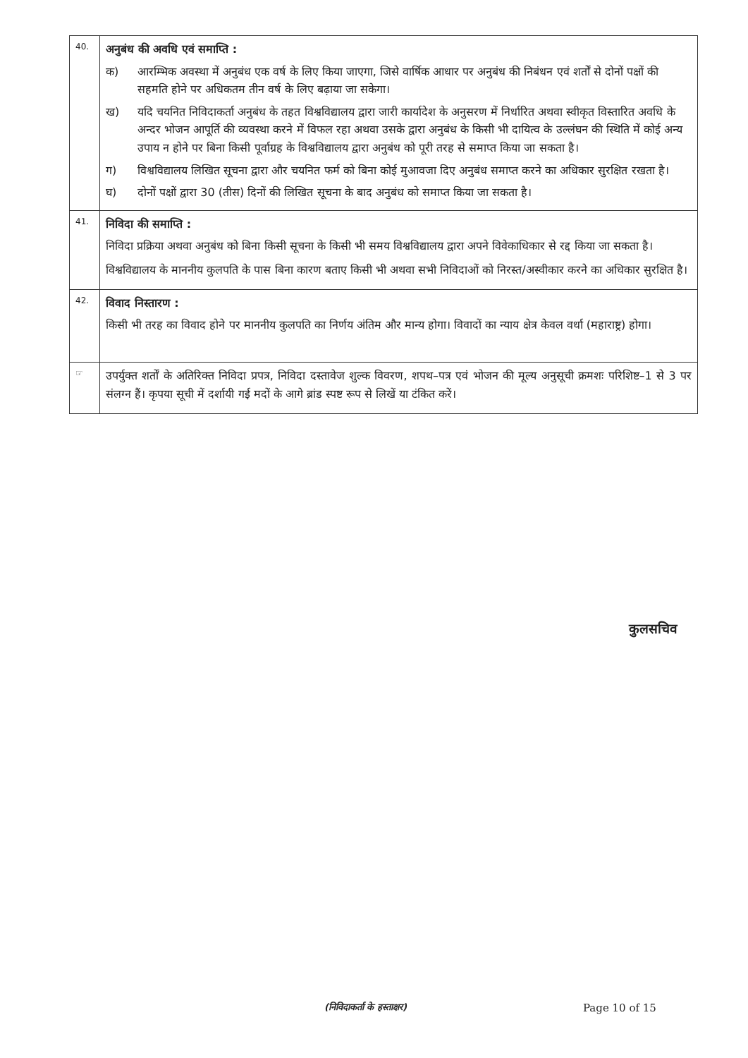| 40. | अनुबंध की अवधि एवं समाप्ति : क) आरम्भिक अवस्था में अनुबंध एक वर्ष के लिए किया जाएगा, जिसे वार्षिक आधार पर अनुबंध की निबंधन एवं शर्तों से दोनों पक्षों की सहमति होने पर अधिकतम तीन वर्ष के लिए बढ़ाया जा सकेगा। ख) यदि चयनित निविदाकर्ता अनुबंध के तहत विश्वविद्यालय द्वारा जारी कार्यादेश के अनुसरण में निर्धारित अथवा स्वीकृत विस्तारित अवधि के अन्दर भोजन आपूर्ति की व्यवस्था करने में विफल रहा अथवा उसके द्वारा अनुबंध के किसी भी दायित्व के उल्लंघन की स्थिति में कोई अन्य उपाय न होने पर बिना किसी पूर्वाग्रह के विश्वविद्यालय द्वारा अनुबंध को पूरी तरह से समाप्त किया जा सकता है। ग) विश्वविद्यालय लिखित सूचना द्वारा और चयनित फर्म को बिना कोई मुआवजा दिए अनुबंध समाप्त करने का अधिकार सुरक्षित रखता है। घ) दोनों पक्षों द्वारा 30 (तीस) दिनों की लिखित सूचना के बाद अनुबंध को समाप्त किया जा सकता है। |
| 41. | निविदा की समाप्ति : निविदा प्रक्रिया अथवा अनुबंध को बिना किसी सूचना के किसी भी समय विश्वविद्यालय द्वारा अपने विवेकाधिकार से रद्द किया जा सकता है। विश्वविद्यालय के माननीय कुलपति के पास बिना कारण बताए किसी भी अथवा सभी निविदाओं को निरस्त/अस्वीकार करने का अधिकार सुरक्षित है। |
| 42. | विवाद निस्तारण : किसी भी तरह का विवाद होने पर माननीय कुलपति का निर्णय अंतिम और मान्य होगा। विवादों का न्याय क्षेत्र केवल वर्धा (महाराष्ट्र) होगा। |
| ☞ | उपर्युक्त शर्तों के अतिरिक्त निविदा प्रपत्र, निविदा दस्तावेज शुल्क विवरण, शपथ–पत्र एवं भोजन की मूल्य अनुसूची क्रमशः परिशिष्ट–1 से 3 पर संलग्न हैं। कृपया सूची में दर्शायी गई मदों के आगे ब्रांड स्पष्ट रूप से लिखें या टंकित करें। |
कुलसचिव
(निविदाकर्ता के हस्ताक्षर)
Page 10 of 15